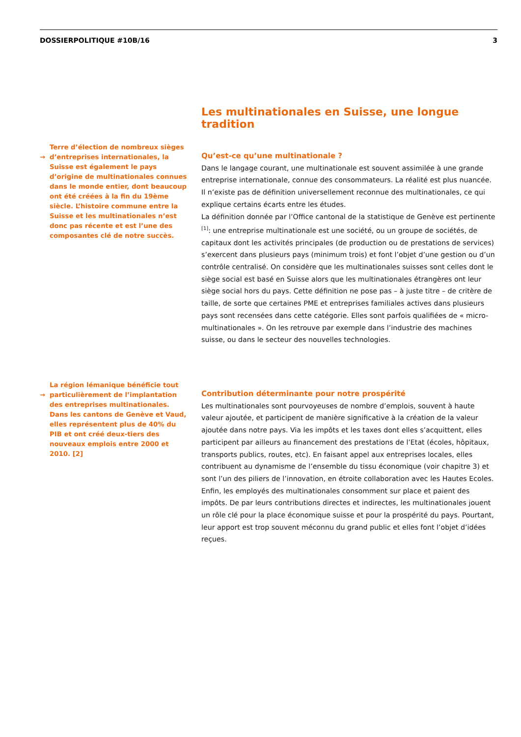DOSSIERPOLITIQUE #10B/16 3
Les multinationales en Suisse, une longue tradition
→ Terre d’élection de nombreux sièges d’entreprises internationales, la Suisse est également le pays d’origine de multinationales connues dans le monde entier, dont beaucoup ont été créées à la fin du 19ème siècle. L’histoire commune entre la Suisse et les multinationales n’est donc pas récente et est l’une des composantes clé de notre succès.
Qu’est-ce qu’une multinationale ?
Dans le langage courant, une multinationale est souvent assimilée à une grande entreprise internationale, connue des consommateurs. La réalité est plus nuancée. Il n’existe pas de définition universellement reconnue des multinationales, ce qui explique certains écarts entre les études.
La définition donnée par l’Office cantonal de la statistique de Genève est pertinente <sup>[1]</sup>: une entreprise multinationale est une société, ou un groupe de sociétés, de capitaux dont les activités principales (de production ou de prestations de services) s’exercent dans plusieurs pays (minimum trois) et font l’objet d’une gestion ou d’un contrôle centralisé. On considère que les multinationales suisses sont celles dont le siège social est basé en Suisse alors que les multinationales étrangères ont leur siège social hors du pays. Cette définition ne pose pas – à juste titre – de critère de taille, de sorte que certaines PME et entreprises familiales actives dans plusieurs pays sont recensées dans cette catégorie. Elles sont parfois qualifiées de « micro-multinationales ». On les retrouve par exemple dans l’industrie des machines suisse, ou dans le secteur des nouvelles technologies.
→ La région lémanique bénéficie tout particulièrement de l’implantation des entreprises multinationales. Dans les cantons de Genève et Vaud, elles représentent plus de 40% du PIB et ont créé deux-tiers des nouveaux emplois entre 2000 et 2010. [2]
Contribution déterminante pour notre prospérité
Les multinationales sont pourvoyeuses de nombre d’emplois, souvent à haute valeur ajoutée, et participent de manière significative à la création de la valeur ajoutée dans notre pays. Via les impôts et les taxes dont elles s’acquittent, elles participent par ailleurs au financement des prestations de l’Etat (écoles, hôpitaux, transports publics, routes, etc). En faisant appel aux entreprises locales, elles contribuent au dynamisme de l’ensemble du tissu économique (voir chapitre 3) et sont l’un des piliers de l’innovation, en étroite collaboration avec les Hautes Ecoles. Enfin, les employés des multinationales consomment sur place et paient des impôts. De par leurs contributions directes et indirectes, les multinationales jouent un rôle clé pour la place économique suisse et pour la prospérité du pays. Pourtant, leur apport est trop souvent méconnu du grand public et elles font l’objet d’idées reçues.